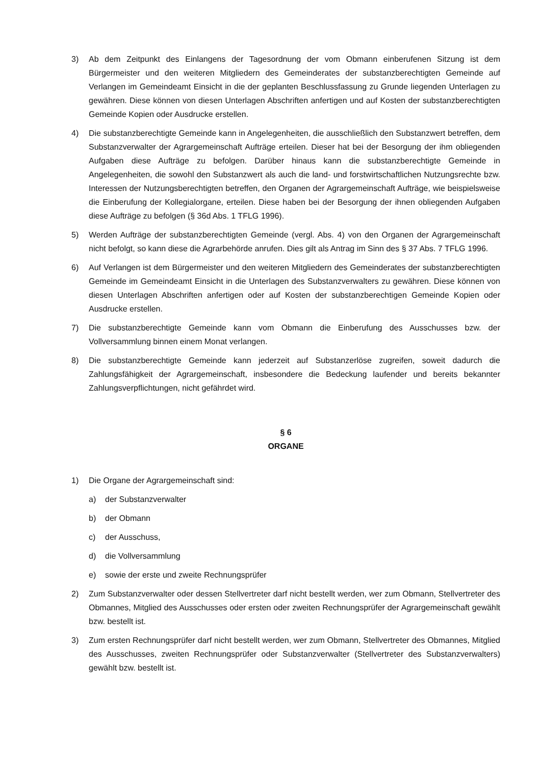3) Ab dem Zeitpunkt des Einlangens der Tagesordnung der vom Obmann einberufenen Sitzung ist dem Bürgermeister und den weiteren Mitgliedern des Gemeinderates der substanzberechtigten Gemeinde auf Verlangen im Gemeindeamt Einsicht in die der geplanten Beschlussfassung zu Grunde liegenden Unterlagen zu gewähren. Diese können von diesen Unterlagen Abschriften anfertigen und auf Kosten der substanzberechtigten Gemeinde Kopien oder Ausdrucke erstellen.
4) Die substanzberechtigte Gemeinde kann in Angelegenheiten, die ausschließlich den Substanzwert betreffen, dem Substanzverwalter der Agrargemeinschaft Aufträge erteilen. Dieser hat bei der Besorgung der ihm obliegenden Aufgaben diese Aufträge zu befolgen. Darüber hinaus kann die substanzberechtigte Gemeinde in Angelegenheiten, die sowohl den Substanzwert als auch die land- und forstwirtschaftlichen Nutzungsrechte bzw. Interessen der Nutzungsberechtigten betreffen, den Organen der Agrargemeinschaft Aufträge, wie beispielsweise die Einberufung der Kollegialorgane, erteilen. Diese haben bei der Besorgung der ihnen obliegenden Aufgaben diese Aufträge zu befolgen (§ 36d Abs. 1 TFLG 1996).
5) Werden Aufträge der substanzberechtigten Gemeinde (vergl. Abs. 4) von den Organen der Agrargemeinschaft nicht befolgt, so kann diese die Agrarbehörde anrufen. Dies gilt als Antrag im Sinn des § 37 Abs. 7 TFLG 1996.
6) Auf Verlangen ist dem Bürgermeister und den weiteren Mitgliedern des Gemeinderates der substanzberechtigten Gemeinde im Gemeindeamt Einsicht in die Unterlagen des Substanzverwalters zu gewähren. Diese können von diesen Unterlagen Abschriften anfertigen oder auf Kosten der substanzberechtigen Gemeinde Kopien oder Ausdrucke erstellen.
7) Die substanzberechtigte Gemeinde kann vom Obmann die Einberufung des Ausschusses bzw. der Vollversammlung binnen einem Monat verlangen.
8) Die substanzberechtigte Gemeinde kann jederzeit auf Substanzerlöse zugreifen, soweit dadurch die Zahlungsfähigkeit der Agrargemeinschaft, insbesondere die Bedeckung laufender und bereits bekannter Zahlungsverpflichtungen, nicht gefährdet wird.
§ 6
ORGANE
1) Die Organe der Agrargemeinschaft sind:
a) der Substanzverwalter
b) der Obmann
c) der Ausschuss,
d) die Vollversammlung
e) sowie der erste und zweite Rechnungsprüfer
2) Zum Substanzverwalter oder dessen Stellvertreter darf nicht bestellt werden, wer zum Obmann, Stellvertreter des Obmannes, Mitglied des Ausschusses oder ersten oder zweiten Rechnungsprüfer der Agrargemeinschaft gewählt bzw. bestellt ist.
3) Zum ersten Rechnungsprüfer darf nicht bestellt werden, wer zum Obmann, Stellvertreter des Obmannes, Mitglied des Ausschusses, zweiten Rechnungsprüfer oder Substanzverwalter (Stellvertreter des Substanzverwalters) gewählt bzw. bestellt ist.